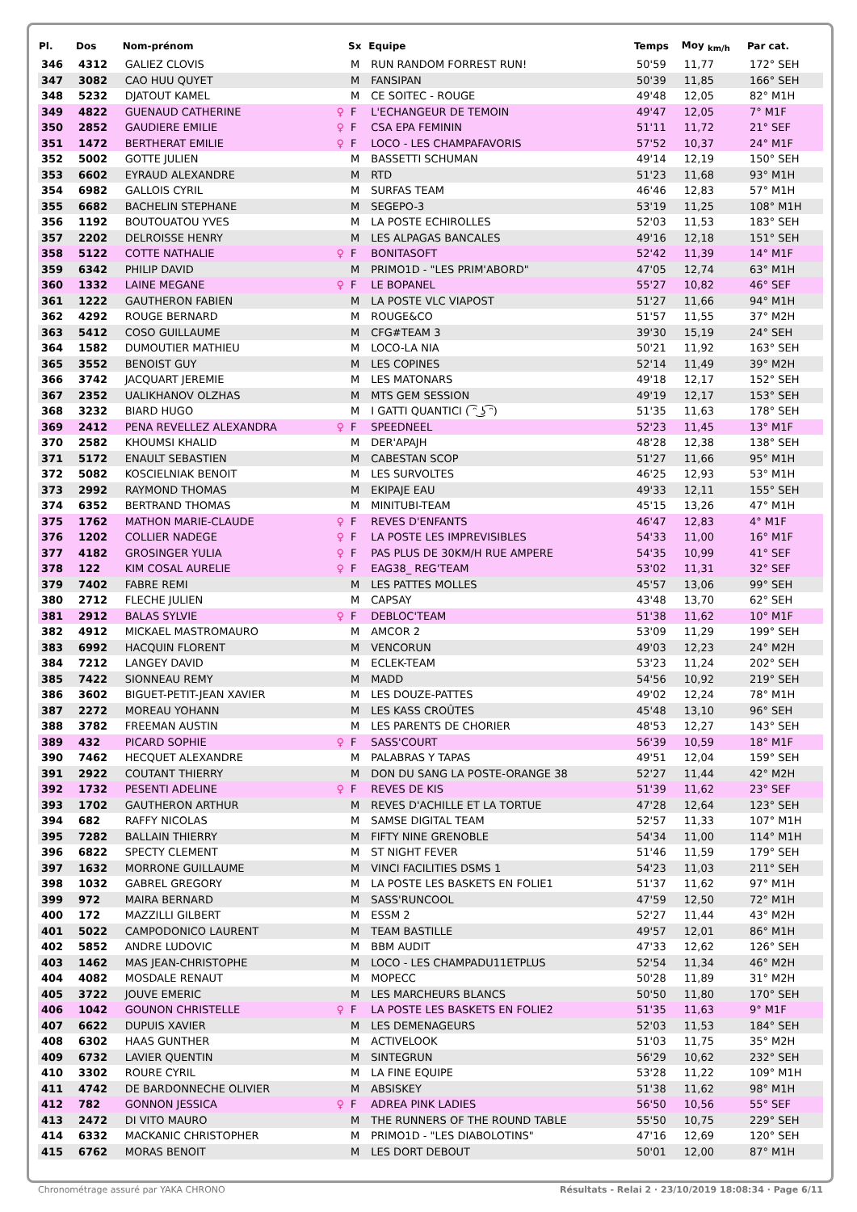| Pl. | Dos | Nom-prénom | | Sx | Equipe | Temps | Moy <sub>km/h</sub> | Par cat. |
| --- | --- | --- | --- | --- | --- | --- | --- | --- |
| 346 | 4312 | GALIEZ CLOVIS | | M | RUN RANDOM FORREST RUN! | 50'59 | 11,77 | 172° SEH |
| 347 | 3082 | CAO HUU QUYET | | M | FANSIPAN | 50'39 | 11,85 | 166° SEH |
| 348 | 5232 | DJATOUT KAMEL | | M | CE SOITEC - ROUGE | 49'48 | 12,05 | 82° M1H |
| 349 | 4822 | GUENAUD CATHERINE | ♀ | F | L'ECHANGEUR DE TEMOIN | 49'47 | 12,05 | 7° M1F |
| 350 | 2852 | GAUDIERE EMILIE | ♀ | F | CSA EPA FEMININ | 51'11 | 11,72 | 21° SEF |
| 351 | 1472 | BERTHERAT EMILIE | ♀ | F | LOCO - LES CHAMPAFAVORIS | 57'52 | 10,37 | 24° M1F |
| 352 | 5002 | GOTTE JULIEN | | M | BASSETTI SCHUMAN | 49'14 | 12,19 | 150° SEH |
| 353 | 6602 | EYRAUD ALEXANDRE | | M | RTD | 51'23 | 11,68 | 93° M1H |
| 354 | 6982 | GALLOIS CYRIL | | M | SURFAS TEAM | 46'46 | 12,83 | 57° M1H |
| 355 | 6682 | BACHELIN STEPHANE | | M | SEGEPO-3 | 53'19 | 11,25 | 108° M1H |
| 356 | 1192 | BOUTOUATOU YVES | | M | LA POSTE ECHIROLLES | 52'03 | 11,53 | 183° SEH |
| 357 | 2202 | DELROISSE HENRY | | M | LES ALPAGAS BANCALES | 49'16 | 12,18 | 151° SEH |
| 358 | 5122 | COTTE NATHALIE | ♀ | F | BONITASOFT | 52'42 | 11,39 | 14° M1F |
| 359 | 6342 | PHILIP DAVID | | M | PRIMO1D - "LES PRIM'ABORD" | 47'05 | 12,74 | 63° M1H |
| 360 | 1332 | LAINE MEGANE | ♀ | F | LE BOPANEL | 55'27 | 10,82 | 46° SEF |
| 361 | 1222 | GAUTHERON FABIEN | | M | LA POSTE VLC VIAPOST | 51'27 | 11,66 | 94° M1H |
| 362 | 4292 | ROUGE BERNARD | | M | ROUGE&CO | 51'57 | 11,55 | 37° M2H |
| 363 | 5412 | COSO GUILLAUME | | M | CFG#TEAM 3 | 39'30 | 15,19 | 24° SEH |
| 364 | 1582 | DUMOUTIER MATHIEU | | M | LOCO-LA NIA | 50'21 | 11,92 | 163° SEH |
| 365 | 3552 | BENOIST GUY | | M | LES COPINES | 52'14 | 11,49 | 39° M2H |
| 366 | 3742 | JACQUART JEREMIE | | M | LES MATONARS | 49'18 | 12,17 | 152° SEH |
| 367 | 2352 | UALIKHANOV OLZHAS | | M | MTS GEM SESSION | 49'19 | 12,17 | 153° SEH |
| 368 | 3232 | BIARD HUGO | | M | I GATTI QUANTICI ( ͡ᵔ ͜ʖ ͡ᵔ) | 51'35 | 11,63 | 178° SEH |
| 369 | 2412 | PENA REVELLEZ ALEXANDRA | ♀ | F | SPEEDNEEL | 52'23 | 11,45 | 13° M1F |
| 370 | 2582 | KHOUMSI KHALID | | M | DER'APAJH | 48'28 | 12,38 | 138° SEH |
| 371 | 5172 | ENAULT SEBASTIEN | | M | CABESTAN SCOP | 51'27 | 11,66 | 95° M1H |
| 372 | 5082 | KOSCIELNIAK BENOIT | | M | LES SURVOLTES | 46'25 | 12,93 | 53° M1H |
| 373 | 2992 | RAYMOND THOMAS | | M | EKIPAJE EAU | 49'33 | 12,11 | 155° SEH |
| 374 | 6352 | BERTRAND THOMAS | | M | MINITUBI-TEAM | 45'15 | 13,26 | 47° M1H |
| 375 | 1762 | MATHON MARIE-CLAUDE | ♀ | F | REVES D'ENFANTS | 46'47 | 12,83 | 4° M1F |
| 376 | 1202 | COLLIER NADEGE | ♀ | F | LA POSTE LES IMPREVISIBLES | 54'33 | 11,00 | 16° M1F |
| 377 | 4182 | GROSINGER YULIA | ♀ | F | PAS PLUS DE 30KM/H RUE AMPERE | 54'35 | 10,99 | 41° SEF |
| 378 | 122 | KIM COSAL AURELIE | ♀ | F | EAG38_ REG'TEAM | 53'02 | 11,31 | 32° SEF |
| 379 | 7402 | FABRE REMI | | M | LES PATTES MOLLES | 45'57 | 13,06 | 99° SEH |
| 380 | 2712 | FLECHE JULIEN | | M | CAPSAY | 43'48 | 13,70 | 62° SEH |
| 381 | 2912 | BALAS SYLVIE | ♀ | F | DEBLOC'TEAM | 51'38 | 11,62 | 10° M1F |
| 382 | 4912 | MICKAEL MASTROMAURO | | M | AMCOR 2 | 53'09 | 11,29 | 199° SEH |
| 383 | 6992 | HACQUIN FLORENT | | M | VENCORUN | 49'03 | 12,23 | 24° M2H |
| 384 | 7212 | LANGEY DAVID | | M | ECLEK-TEAM | 53'23 | 11,24 | 202° SEH |
| 385 | 7422 | SIONNEAU REMY | | M | MADD | 54'56 | 10,92 | 219° SEH |
| 386 | 3602 | BIGUET-PETIT-JEAN XAVIER | | M | LES DOUZE-PATTES | 49'02 | 12,24 | 78° M1H |
| 387 | 2272 | MOREAU YOHANN | | M | LES KASS CROÛTES | 45'48 | 13,10 | 96° SEH |
| 388 | 3782 | FREEMAN AUSTIN | | M | LES PARENTS DE CHORIER | 48'53 | 12,27 | 143° SEH |
| 389 | 432 | PICARD SOPHIE | ♀ | F | SASS'COURT | 56'39 | 10,59 | 18° M1F |
| 390 | 7462 | HECQUET ALEXANDRE | | M | PALABRAS Y TAPAS | 49'51 | 12,04 | 159° SEH |
| 391 | 2922 | COUTANT THIERRY | | M | DON DU SANG LA POSTE-ORANGE 38 | 52'27 | 11,44 | 42° M2H |
| 392 | 1732 | PESENTI ADELINE | ♀ | F | REVES DE KIS | 51'39 | 11,62 | 23° SEF |
| 393 | 1702 | GAUTHERON ARTHUR | | M | REVES D'ACHILLE ET LA TORTUE | 47'28 | 12,64 | 123° SEH |
| 394 | 682 | RAFFY NICOLAS | | M | SAMSE DIGITAL TEAM | 52'57 | 11,33 | 107° M1H |
| 395 | 7282 | BALLAIN THIERRY | | M | FIFTY NINE GRENOBLE | 54'34 | 11,00 | 114° M1H |
| 396 | 6822 | SPECTY CLEMENT | | M | ST NIGHT FEVER | 51'46 | 11,59 | 179° SEH |
| 397 | 1632 | MORRONE GUILLAUME | | M | VINCI FACILITIES DSMS 1 | 54'23 | 11,03 | 211° SEH |
| 398 | 1032 | GABREL GREGORY | | M | LA POSTE LES BASKETS EN FOLIE1 | 51'37 | 11,62 | 97° M1H |
| 399 | 972 | MAIRA BERNARD | | M | SASS'RUNCOOL | 47'59 | 12,50 | 72° M1H |
| 400 | 172 | MAZZILLI GILBERT | | M | ESSM 2 | 52'27 | 11,44 | 43° M2H |
| 401 | 5022 | CAMPODONICO LAURENT | | M | TEAM BASTILLE | 49'57 | 12,01 | 86° M1H |
| 402 | 5852 | ANDRE LUDOVIC | | M | BBM AUDIT | 47'33 | 12,62 | 126° SEH |
| 403 | 1462 | MAS JEAN-CHRISTOPHE | | M | LOCO - LES CHAMPADU11ETPLUS | 52'54 | 11,34 | 46° M2H |
| 404 | 4082 | MOSDALE RENAUT | | M | MOPECC | 50'28 | 11,89 | 31° M2H |
| 405 | 3722 | JOUVE EMERIC | | M | LES MARCHEURS BLANCS | 50'50 | 11,80 | 170° SEH |
| 406 | 1042 | GOUNON CHRISTELLE | ♀ | F | LA POSTE LES BASKETS EN FOLIE2 | 51'35 | 11,63 | 9° M1F |
| 407 | 6622 | DUPUIS XAVIER | | M | LES DEMENAGEURS | 52'03 | 11,53 | 184° SEH |
| 408 | 6302 | HAAS GUNTHER | | M | ACTIVELOOK | 51'03 | 11,75 | 35° M2H |
| 409 | 6732 | LAVIER QUENTIN | | M | SINTEGRUN | 56'29 | 10,62 | 232° SEH |
| 410 | 3302 | ROURE CYRIL | | M | LA FINE EQUIPE | 53'28 | 11,22 | 109° M1H |
| 411 | 4742 | DE BARDONNECHE OLIVIER | | M | ABSISKEY | 51'38 | 11,62 | 98° M1H |
| 412 | 782 | GONNON JESSICA | ♀ | F | ADREA PINK LADIES | 56'50 | 10,56 | 55° SEF |
| 413 | 2472 | DI VITO MAURO | | M | THE RUNNERS OF THE ROUND TABLE | 55'50 | 10,75 | 229° SEH |
| 414 | 6332 | MACKANIC CHRISTOPHER | | M | PRIMO1D - "LES DIABOLOTINS" | 47'16 | 12,69 | 120° SEH |
| 415 | 6762 | MORAS BENOIT | | M | LES DORT DEBOUT | 50'01 | 12,00 | 87° M1H |
Chronométrage assuré par YAKA CHRONO Résultats - Relai 2 · 23/10/2019 18:08:34 · Page 6/11